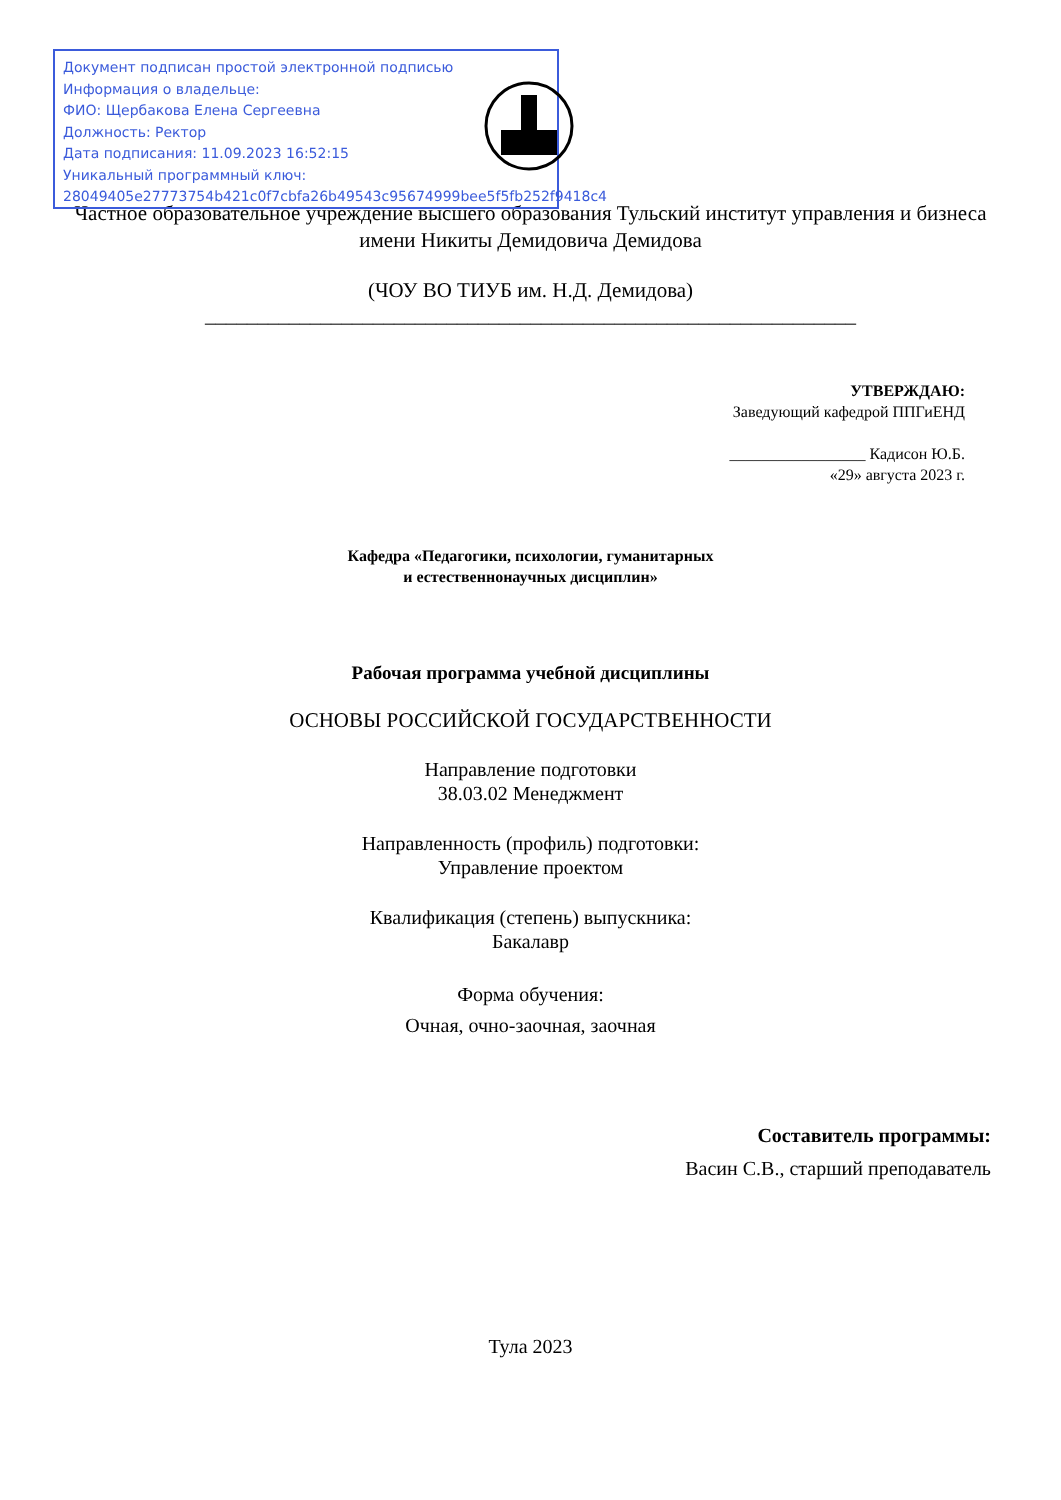Документ подписан простой электронной подписью
Информация о владельце:
ФИО: Щербакова Елена Сергеевна
Должность: Ректор
Дата подписания: 11.09.2023 16:52:15
Уникальный программный ключ:
28049405e27773754b421c0f7cbfa26b49543c95674999bee5f5fb252f9418c4
Частное образовательное учреждение высшего образования Тульский институт управления и бизнеса имени Никиты Демидовича Демидова
(ЧОУ ВО ТИУБ им. Н.Д. Демидова)
______________________________________________________________
УТВЕРЖДАЮ:
Заведующий кафедрой ППГиЕНД
_________________ Кадисон Ю.Б.
«29» августа 2023 г.
Кафедра «Педагогики, психологии, гуманитарных
и естественнонаучных дисциплин»
Рабочая программа учебной дисциплины
ОСНОВЫ РОССИЙСКОЙ ГОСУДАРСТВЕННОСТИ
Направление подготовки
38.03.02 Менеджмент
Направленность (профиль) подготовки:
Управление проектом
Квалификация (степень) выпускника:
Бакалавр
Форма обучения:
Очная, очно-заочная, заочная
Составитель программы:
Васин С.В., старший преподаватель
Тула 2023